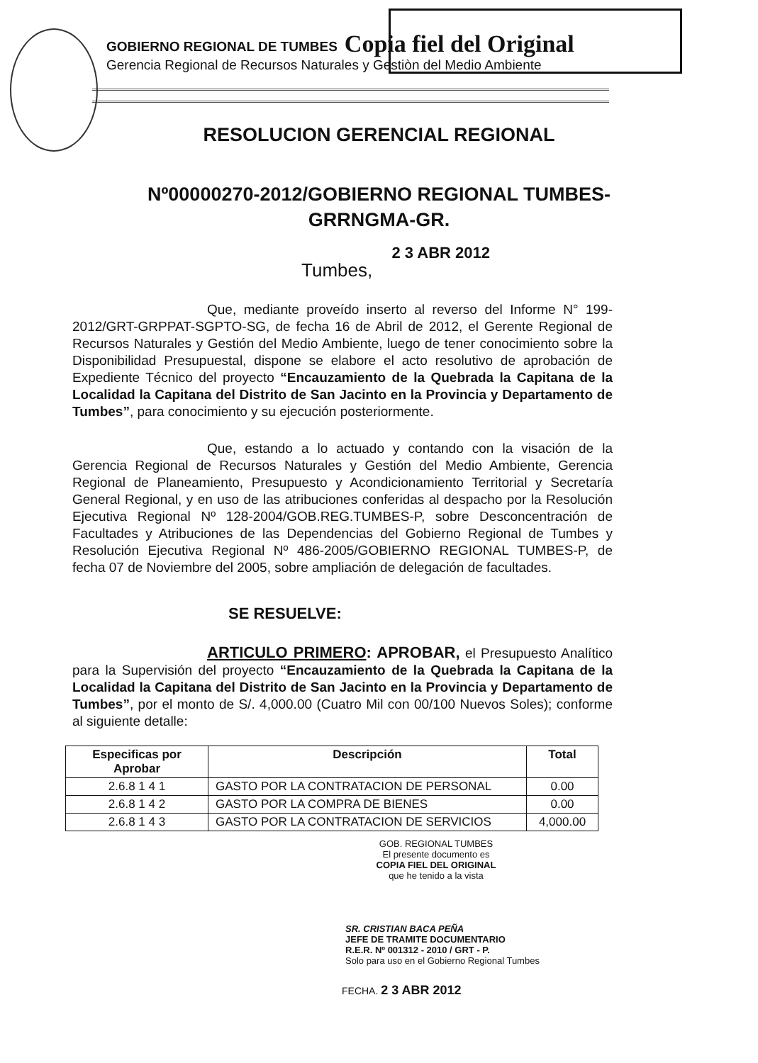GOBIERNO REGIONAL DE TUMBES Copia fiel del Original
Gerencia Regional de Recursos Naturales y Gestiòn del Medio Ambiente
RESOLUCION GERENCIAL REGIONAL
Nº00000270-2012/GOBIERNO REGIONAL TUMBES-
GRRNGMA-GR.
Tumbes, 2 3 ABR 2012
Que, mediante proveído inserto al reverso del Informe N° 199-2012/GRT-GRPPAT-SGPTO-SG, de fecha 16 de Abril de 2012, el Gerente Regional de Recursos Naturales y Gestión del Medio Ambiente, luego de tener conocimiento sobre la Disponibilidad Presupuestal, dispone se elabore el acto resolutivo de aprobación de Expediente Técnico del proyecto “Encauzamiento de la Quebrada la Capitana de la Localidad la Capitana del Distrito de San Jacinto en la Provincia y Departamento de Tumbes”, para conocimiento y su ejecución posteriormente.
Que, estando a lo actuado y contando con la visación de la Gerencia Regional de Recursos Naturales y Gestión del Medio Ambiente, Gerencia Regional de Planeamiento, Presupuesto y Acondicionamiento Territorial y Secretaría General Regional, y en uso de las atribuciones conferidas al despacho por la Resolución Ejecutiva Regional Nº 128-2004/GOB.REG.TUMBES-P, sobre Desconcentración de Facultades y Atribuciones de las Dependencias del Gobierno Regional de Tumbes y Resolución Ejecutiva Regional Nº 486-2005/GOBIERNO REGIONAL TUMBES-P, de fecha 07 de Noviembre del 2005, sobre ampliación de delegación de facultades.
SE RESUELVE:
ARTICULO PRIMERO: APROBAR, el Presupuesto Analítico para la Supervisión del proyecto “Encauzamiento de la Quebrada la Capitana de la Localidad la Capitana del Distrito de San Jacinto en la Provincia y Departamento de Tumbes”, por el monto de S/. 4,000.00 (Cuatro Mil con 00/100 Nuevos Soles); conforme al siguiente detalle:
| Especificas por Aprobar | Descripción | Total |
| --- | --- | --- |
| 2.6.8 1 4 1 | GASTO POR LA CONTRATACION DE PERSONAL | 0.00 |
| 2.6.8 1 4 2 | GASTO POR LA COMPRA DE BIENES | 0.00 |
| 2.6.8 1 4 3 | GASTO POR LA CONTRATACION DE SERVICIOS | 4,000.00 |
GOB. REGIONAL TUMBES
El presente documento es
COPIA FIEL DEL ORIGINAL
que he tenido a la vista
SR. CRISTIAN BACA PEÑA
JEFE DE TRAMITE DOCUMENTARIO
R.E.R. Nº 001312 - 2010 / GRT - P.
Solo para uso en el Gobierno Regional Tumbes
FECHA. 2 3 ABR 2012